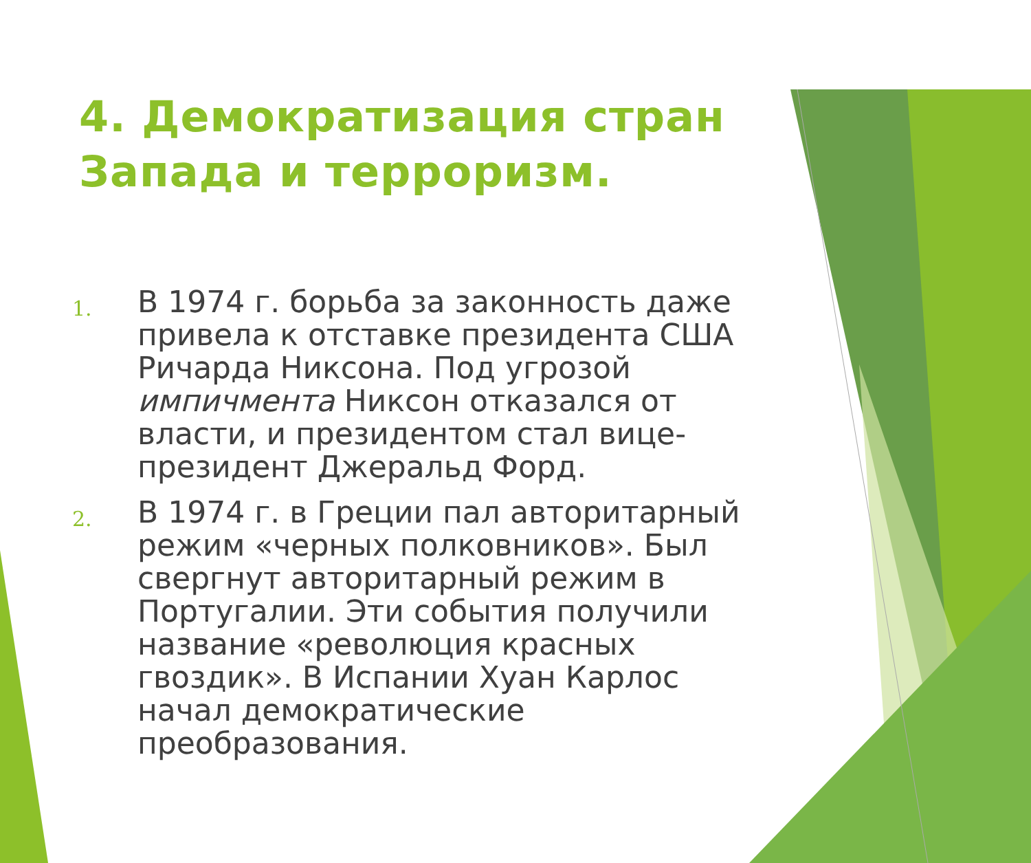4. Демократизация стран
Запада и терроризм.
1. В 1974 г. борьба за законность даже привела к отставке президента США Ричарда Никсона. Под угрозой импичмента Никсон отказался от власти, и президентом стал вице-президент Джеральд Форд.
2. В 1974 г. в Греции пал авторитарный режим «черных полковников». Был свергнут авторитарный режим в Португалии. Эти события получили название «революция красных гвоздик». В Испании Хуан Карлос начал демократические преобразования.